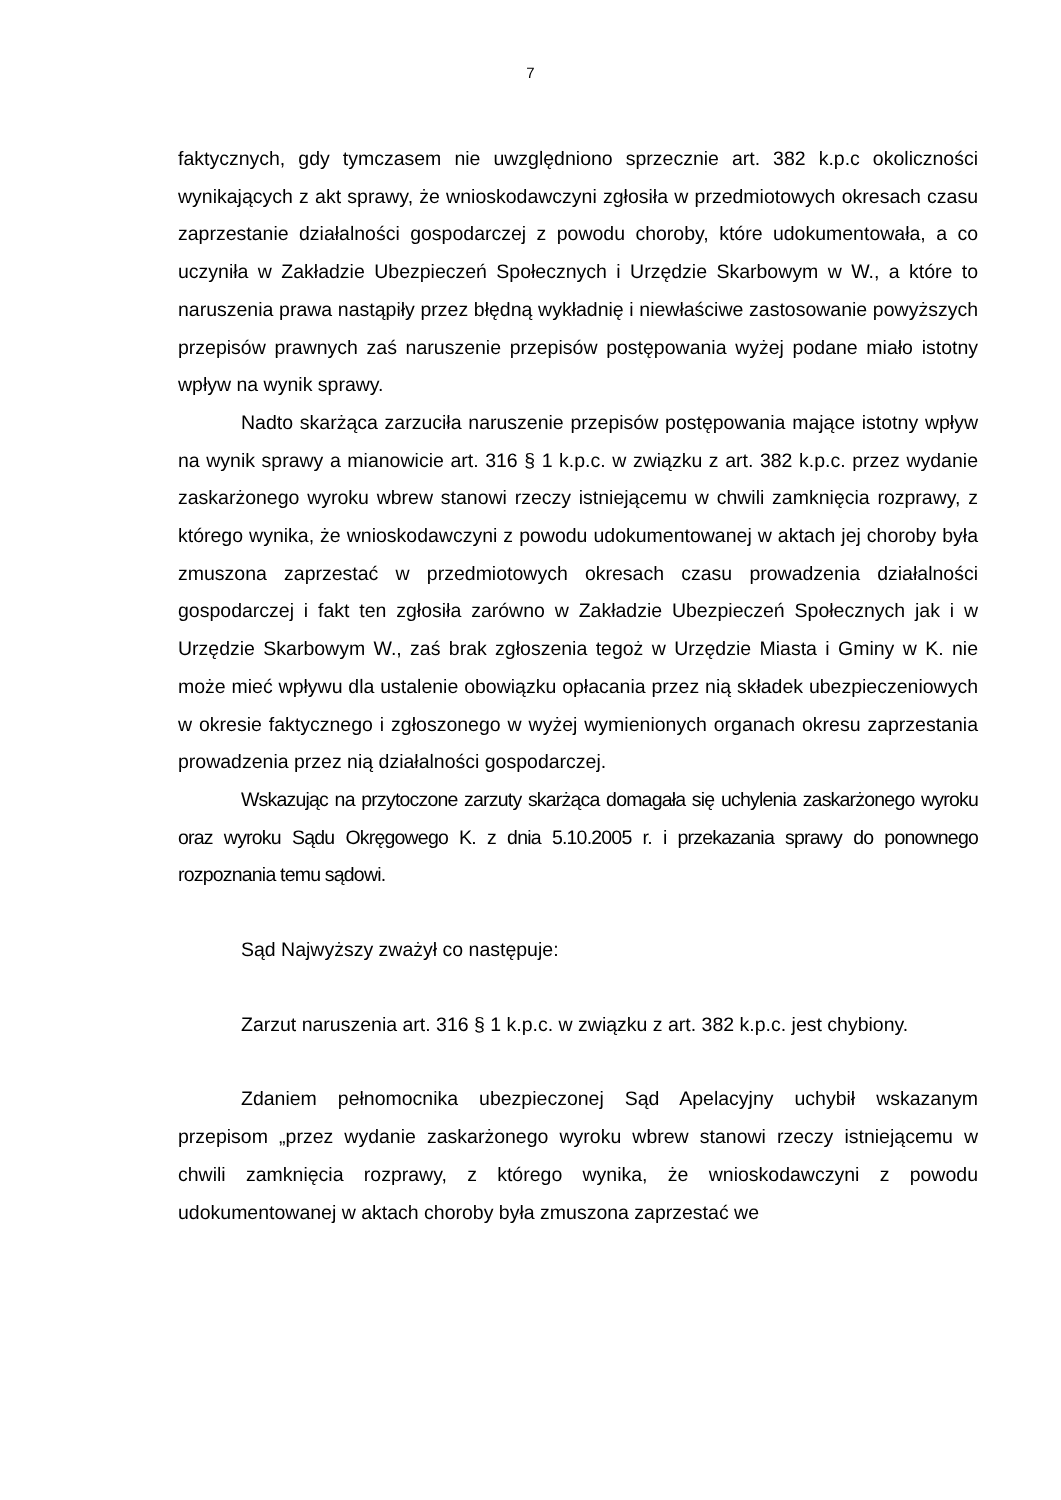7
faktycznych, gdy tymczasem nie uwzględniono sprzecznie art. 382 k.p.c okoliczności wynikających z akt sprawy, że wnioskodawczyni zgłosiła w przedmiotowych okresach czasu zaprzestanie działalności gospodarczej z powodu choroby, które udokumentowała, a co uczyniła w Zakładzie Ubezpieczeń Społecznych i Urzędzie Skarbowym w W., a które to naruszenia prawa nastąpiły przez błędną wykładnię i niewłaściwe zastosowanie powyższych przepisów prawnych zaś naruszenie przepisów postępowania wyżej podane miało istotny wpływ na wynik sprawy.
Nadto skarżąca zarzuciła naruszenie przepisów postępowania mające istotny wpływ na wynik sprawy a mianowicie art. 316 § 1 k.p.c. w związku z art. 382 k.p.c. przez wydanie zaskarżonego wyroku wbrew stanowi rzeczy istniejącemu w chwili zamknięcia rozprawy, z którego wynika, że wnioskodawczyni z powodu udokumentowanej w aktach jej choroby była zmuszona zaprzestać w przedmiotowych okresach czasu prowadzenia działalności gospodarczej i fakt ten zgłosiła zarówno w Zakładzie Ubezpieczeń Społecznych jak i w Urzędzie Skarbowym W., zaś brak zgłoszenia tegoż w Urzędzie Miasta i Gminy w K. nie może mieć wpływu dla ustalenie obowiązku opłacania przez nią składek ubezpieczeniowych w okresie faktycznego i zgłoszonego w wyżej wymienionych organach okresu zaprzestania prowadzenia przez nią działalności gospodarczej.
Wskazując na przytoczone zarzuty skarżąca domagała się uchylenia zaskarżonego wyroku oraz wyroku Sądu Okręgowego K. z dnia 5.10.2005 r. i przekazania sprawy do ponownego rozpoznania temu sądowi.
Sąd Najwyższy zważył co następuje:
Zarzut naruszenia art. 316 § 1 k.p.c. w związku z art. 382 k.p.c. jest chybiony.
Zdaniem pełnomocnika ubezpieczonej Sąd Apelacyjny uchybił wskazanym przepisom „przez wydanie zaskarżonego wyroku wbrew stanowi rzeczy istniejącemu w chwili zamknięcia rozprawy, z którego wynika, że wnioskodawczyni z powodu udokumentowanej w aktach choroby była zmuszona zaprzestać we